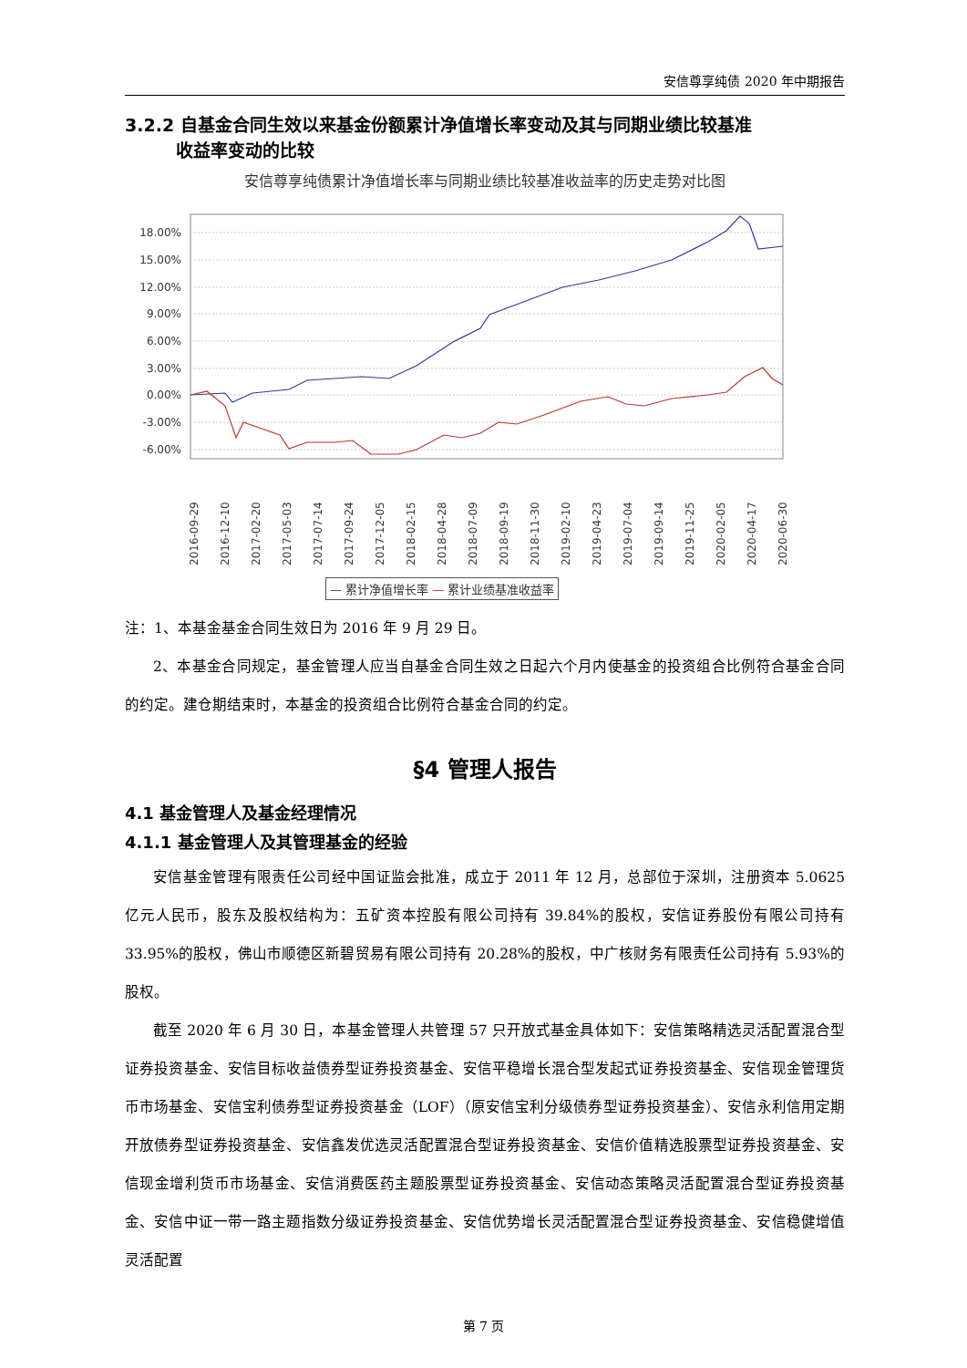安信尊享纯债 2020 年中期报告
3.2.2 自基金合同生效以来基金份额累计净值增长率变动及其与同期业绩比较基准
收益率变动的比较
安信尊享纯债累计净值增长率与同期业绩比较基准收益率的历史走势对比图
18.00%
15.00%
12.00%
9.00%
6.00%
3.00%
0.00%
-3.00%
-6.00%
2016-09-29
2016-12-10
2017-02-20
2017-05-03
2017-07-14
2017-09-24
2017-12-05
2018-02-15
2018-04-28
2018-07-09
2018-09-19
2018-11-30
2019-02-10
2019-04-23
2019-07-04
2019-09-14
2019-11-25
2020-02-05
2020-04-17
2020-06-30
— 累计净值增长率 — 累计业绩基准收益率
注：1、本基金基金合同生效日为 2016 年 9 月 29 日。
2、本基金合同规定，基金管理人应当自基金合同生效之日起六个月内使基金的投资组合比例符合基金合同的约定。建仓期结束时，本基金的投资组合比例符合基金合同的约定。
§4 管理人报告
4.1 基金管理人及基金经理情况
4.1.1 基金管理人及其管理基金的经验
安信基金管理有限责任公司经中国证监会批准，成立于 2011 年 12 月，总部位于深圳，注册资本 5.0625 亿元人民币，股东及股权结构为：五矿资本控股有限公司持有 39.84%的股权，安信证券股份有限公司持有 33.95%的股权，佛山市顺德区新碧贸易有限公司持有 20.28%的股权，中广核财务有限责任公司持有 5.93%的股权。
截至 2020 年 6 月 30 日，本基金管理人共管理 57 只开放式基金具体如下：安信策略精选灵活配置混合型证券投资基金、安信目标收益债券型证券投资基金、安信平稳增长混合型发起式证券投资基金、安信现金管理货币市场基金、安信宝利债券型证券投资基金（LOF）（原安信宝利分级债券型证券投资基金）、安信永利信用定期开放债券型证券投资基金、安信鑫发优选灵活配置混合型证券投资基金、安信价值精选股票型证券投资基金、安信现金增利货币市场基金、安信消费医药主题股票型证券投资基金、安信动态策略灵活配置混合型证券投资基金、安信中证一带一路主题指数分级证券投资基金、安信优势增长灵活配置混合型证券投资基金、安信稳健增值灵活配置
第 7 页